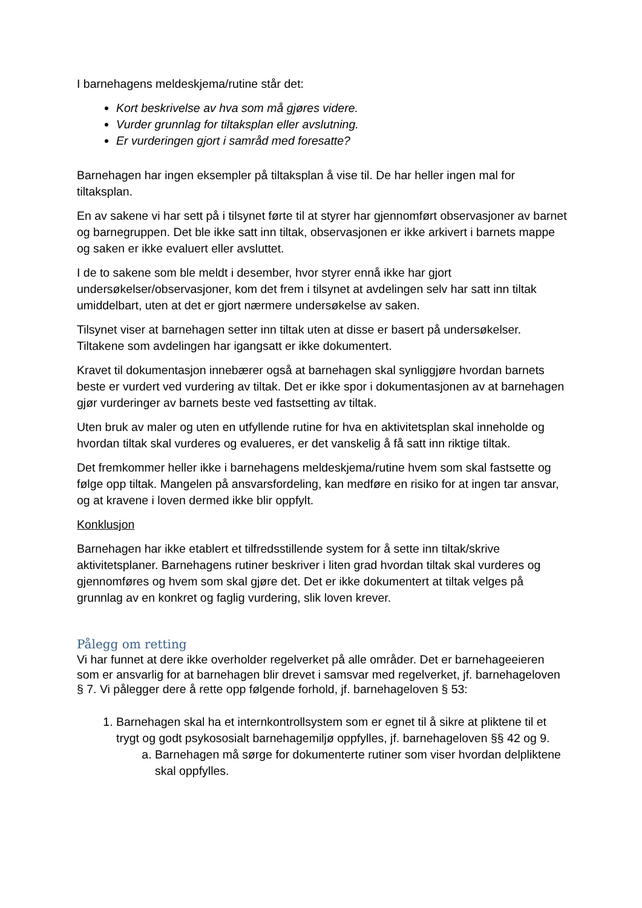I barnehagens meldeskjema/rutine står det:
Kort beskrivelse av hva som må gjøres videre.
Vurder grunnlag for tiltaksplan eller avslutning.
Er vurderingen gjort i samråd med foresatte?
Barnehagen har ingen eksempler på tiltaksplan å vise til. De har heller ingen mal for tiltaksplan.
En av sakene vi har sett på i tilsynet førte til at styrer har gjennomført observasjoner av barnet og barnegruppen. Det ble ikke satt inn tiltak, observasjonen er ikke arkivert i barnets mappe og saken er ikke evaluert eller avsluttet.
I de to sakene som ble meldt i desember, hvor styrer ennå ikke har gjort undersøkelser/observasjoner, kom det frem i tilsynet at avdelingen selv har satt inn tiltak umiddelbart, uten at det er gjort nærmere undersøkelse av saken.
Tilsynet viser at barnehagen setter inn tiltak uten at disse er basert på undersøkelser. Tiltakene som avdelingen har igangsatt er ikke dokumentert.
Kravet til dokumentasjon innebærer også at barnehagen skal synliggjøre hvordan barnets beste er vurdert ved vurdering av tiltak. Det er ikke spor i dokumentasjonen av at barnehagen gjør vurderinger av barnets beste ved fastsetting av tiltak.
Uten bruk av maler og uten en utfyllende rutine for hva en aktivitetsplan skal inneholde og hvordan tiltak skal vurderes og evalueres, er det vanskelig å få satt inn riktige tiltak.
Det fremkommer heller ikke i barnehagens meldeskjema/rutine hvem som skal fastsette og følge opp tiltak. Mangelen på ansvarsfordeling, kan medføre en risiko for at ingen tar ansvar, og at kravene i loven dermed ikke blir oppfylt.
Konklusjon
Barnehagen har ikke etablert et tilfredsstillende system for å sette inn tiltak/skrive aktivitetsplaner. Barnehagens rutiner beskriver i liten grad hvordan tiltak skal vurderes og gjennomføres og hvem som skal gjøre det. Det er ikke dokumentert at tiltak velges på grunnlag av en konkret og faglig vurdering, slik loven krever.
Pålegg om retting
Vi har funnet at dere ikke overholder regelverket på alle områder. Det er barnehageeieren som er ansvarlig for at barnehagen blir drevet i samsvar med regelverket, jf. barnehageloven § 7. Vi pålegger dere å rette opp følgende forhold, jf. barnehageloven § 53:
1. Barnehagen skal ha et internkontrollsystem som er egnet til å sikre at pliktene til et trygt og godt psykososialt barnehagemiljø oppfylles, jf. barnehageloven §§ 42 og 9.
a. Barnehagen må sørge for dokumenterte rutiner som viser hvordan delpliktene skal oppfylles.